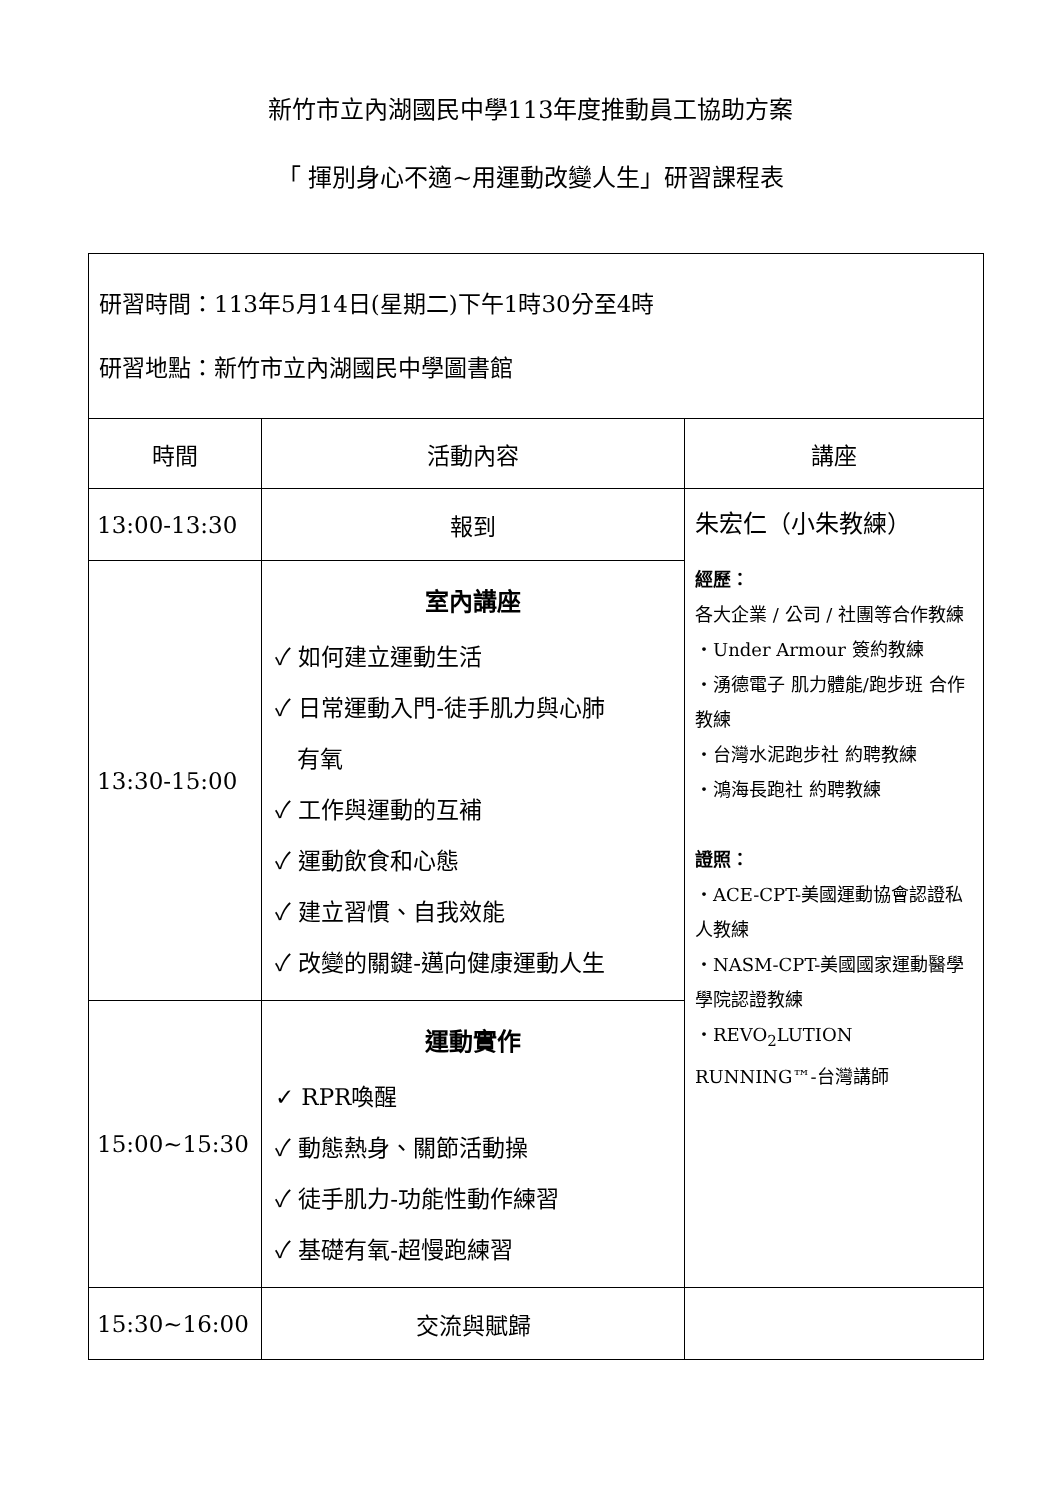新竹市立內湖國民中學113年度推動員工協助方案
「 揮別身心不適~用運動改變人生」研習課程表
| 研習時間：113年5月14日(星期二)下午1時30分至4時 研習地點：新竹市立內湖國民中學圖書館 | | |
| 時間 | 活動內容 | 講座 |
| 13:00-13:30 | 報到 | 朱宏仁（小朱教練） 經歷： 各大企業 / 公司 / 社團等合作教練 ・Under Armour 簽約教練 ・湧德電子 肌力體能/跑步班 合作教練 ・台灣水泥跑步社 約聘教練 ・鴻海長跑社 約聘教練 證照： ・ACE-CPT-美國運動協會認證私人教練 ・NASM-CPT-美國國家運動醫學學院認證教練 ・REVO<sub>2</sub>LUTION RUNNING™-台灣講師 |
| 13:30-15:00 | 室內講座 ✓ 如何建立運動生活 ✓ 日常運動入門-徒手肌力與心肺 有氧 ✓ 工作與運動的互補 ✓ 運動飲食和心態 ✓ 建立習慣、自我效能 ✓ 改變的關鍵-邁向健康運動人生 | |
| 15:00~15:30 | 運動實作 ✓ RPR喚醒 ✓ 動態熱身、關節活動操 ✓ 徒手肌力-功能性動作練習 ✓ 基礎有氧-超慢跑練習 | |
| 15:30~16:00 | 交流與賦歸 | |